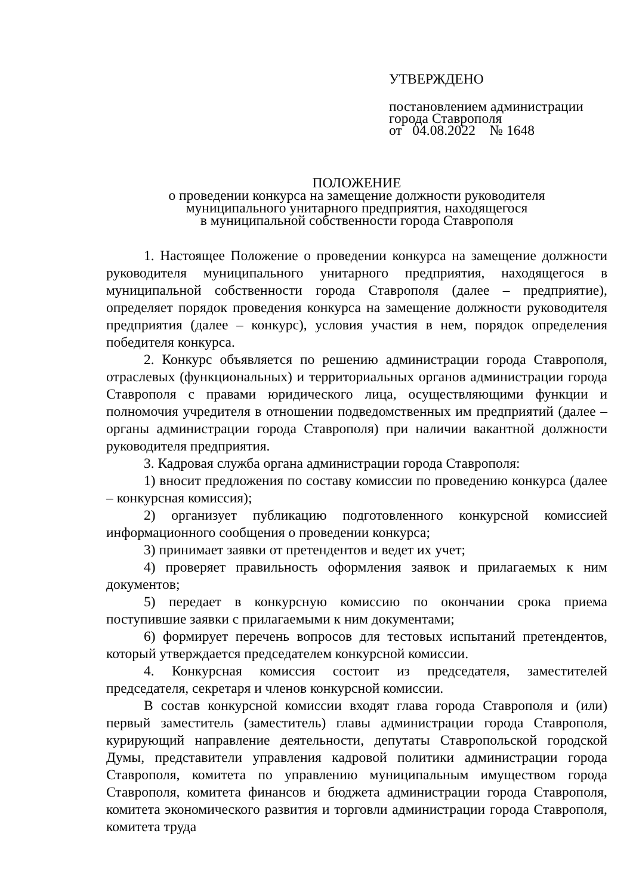УТВЕРЖДЕНО
постановлением администрации
города Ставрополя
от 04.08.2022 № 1648
ПОЛОЖЕНИЕ
о проведении конкурса на замещение должности руководителя
муниципального унитарного предприятия, находящегося
в муниципальной собственности города Ставрополя
1. Настоящее Положение о проведении конкурса на замещение должности руководителя муниципального унитарного предприятия, находящегося в муниципальной собственности города Ставрополя (далее – предприятие), определяет порядок проведения конкурса на замещение должности руководителя предприятия (далее – конкурс), условия участия в нем, порядок определения победителя конкурса.
2. Конкурс объявляется по решению администрации города Ставрополя, отраслевых (функциональных) и территориальных органов администрации города Ставрополя с правами юридического лица, осуществляющими функции и полномочия учредителя в отношении подведомственных им предприятий (далее – органы администрации города Ставрополя) при наличии вакантной должности руководителя предприятия.
3. Кадровая служба органа администрации города Ставрополя:
1) вносит предложения по составу комиссии по проведению конкурса (далее – конкурсная комиссия);
2) организует публикацию подготовленного конкурсной комиссией информационного сообщения о проведении конкурса;
3) принимает заявки от претендентов и ведет их учет;
4) проверяет правильность оформления заявок и прилагаемых к ним документов;
5) передает в конкурсную комиссию по окончании срока приема поступившие заявки с прилагаемыми к ним документами;
6) формирует перечень вопросов для тестовых испытаний претендентов, который утверждается председателем конкурсной комиссии.
4. Конкурсная комиссия состоит из председателя, заместителей председателя, секретаря и членов конкурсной комиссии.
В состав конкурсной комиссии входят глава города Ставрополя и (или) первый заместитель (заместитель) главы администрации города Ставрополя, курирующий направление деятельности, депутаты Ставропольской городской Думы, представители управления кадровой политики администрации города Ставрополя, комитета по управлению муниципальным имуществом города Ставрополя, комитета финансов и бюджета администрации города Ставрополя, комитета экономического развития и торговли администрации города Ставрополя, комитета труда